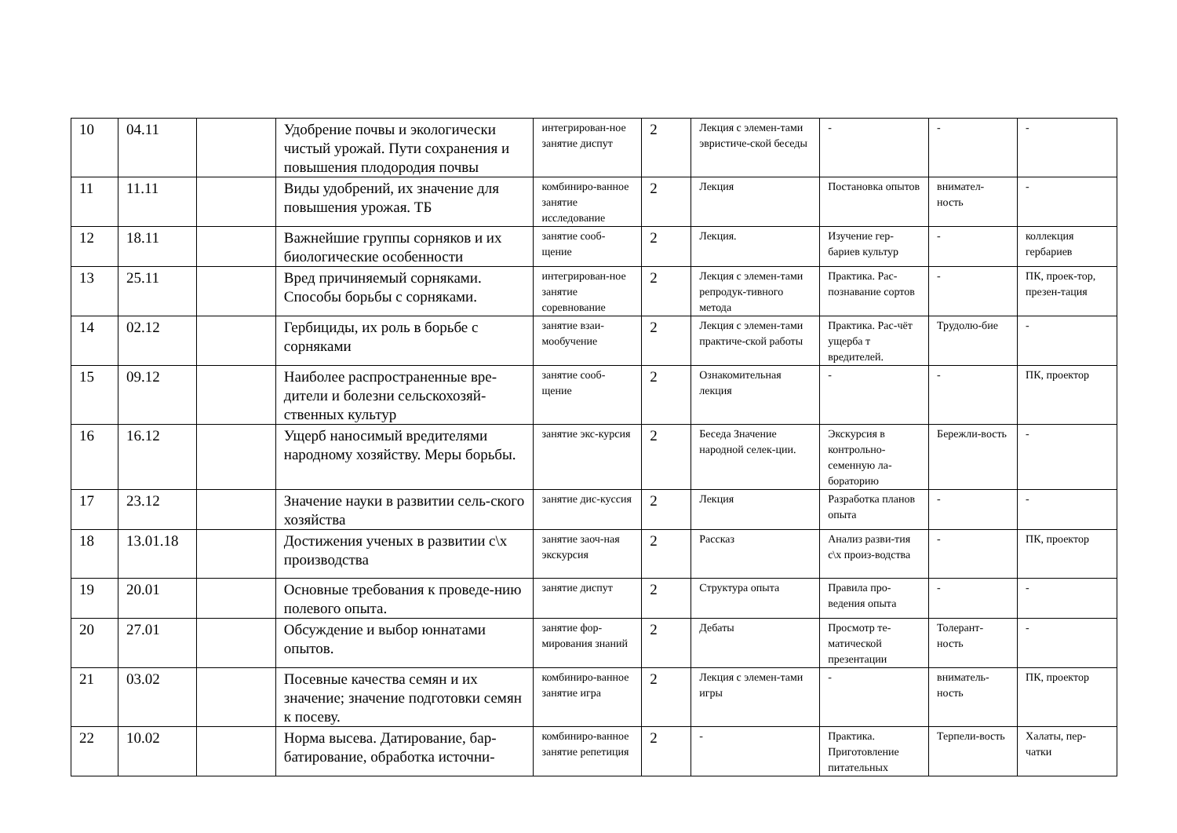| 10 | 04.11 | | Удобрение почвы и экологически чистый урожай. Пути сохранения и повышения плодородия почвы | интегрирован-ное занятие диспут | 2 | Лекция с элемен-тами эвристиче-ской беседы | - | - | - |
| 11 | 11.11 | | Виды удобрений, их значение для повышения урожая. ТБ | комбиниро-ванное занятие исследование | 2 | Лекция | Постановка опытов | внимател-ность | - |
| 12 | 18.11 | | Важнейшие группы сорняков и их биологические особенности | занятие сооб-щение | 2 | Лекция. | Изучение гер-бариев культур | - | коллекция гербариев |
| 13 | 25.11 | | Вред причиняемый сорняками. Способы борьбы с сорняками. | интегрирован-ное занятие соревнование | 2 | Лекция с элемен-тами репродук-тивного метода | Практика. Рас-познавание сортов | - | ПК, проек-тор, презен-тация |
| 14 | 02.12 | | Гербициды, их роль в борьбе с сорняками | занятие взаи-мообучение | 2 | Лекция с элемен-тами практиче-ской работы | Практика. Рас-чёт ущерба т вредителей. | Трудолю-бие | - |
| 15 | 09.12 | | Наиболее распространенные вре-дители и болезни сельскохозяй-ственных культур | занятие сооб-щение | 2 | Ознакомительная лекция | - | - | ПК, проектор |
| 16 | 16.12 | | Ущерб наносимый вредителями народному хозяйству. Меры борьбы. | занятие экс-курсия | 2 | Беседа Значение народной селек-ции. | Экскурсия в контрольно-семенную ла-бораторию | Бережли-вость | - |
| 17 | 23.12 | | Значение науки в развитии сель-ского хозяйства | занятие дис-куссия | 2 | Лекция | Разработка планов опыта | - | - |
| 18 | 13.01.18 | | Достижения ученых в развитии с\х производства | занятие заоч-ная экскурсия | 2 | Рассказ | Анализ разви-тия с\х произ-водства | - | ПК, проектор |
| 19 | 20.01 | | Основные требования к проведе-нию полевого опыта. | занятие диспут | 2 | Структура опыта | Правила про-ведения опыта | - | - |
| 20 | 27.01 | | Обсуждение и выбор юннатами опытов. | занятие фор-мирования знаний | 2 | Дебаты | Просмотр те-матической презентации | Толерант-ность | - |
| 21 | 03.02 | | Посевные качества семян и их значение; значение подготовки семян к посеву. | комбиниро-ванное занятие игра | 2 | Лекция с элемен-тами игры | - | вниматель-ность | ПК, проектор |
| 22 | 10.02 | | Норма высева. Датирование, бар-батирование, обработка источни- | комбиниро-ванное занятие репетиция | 2 | - | Практика. Приготовление питательных | Терпели-вость | Халаты, пер-чатки |